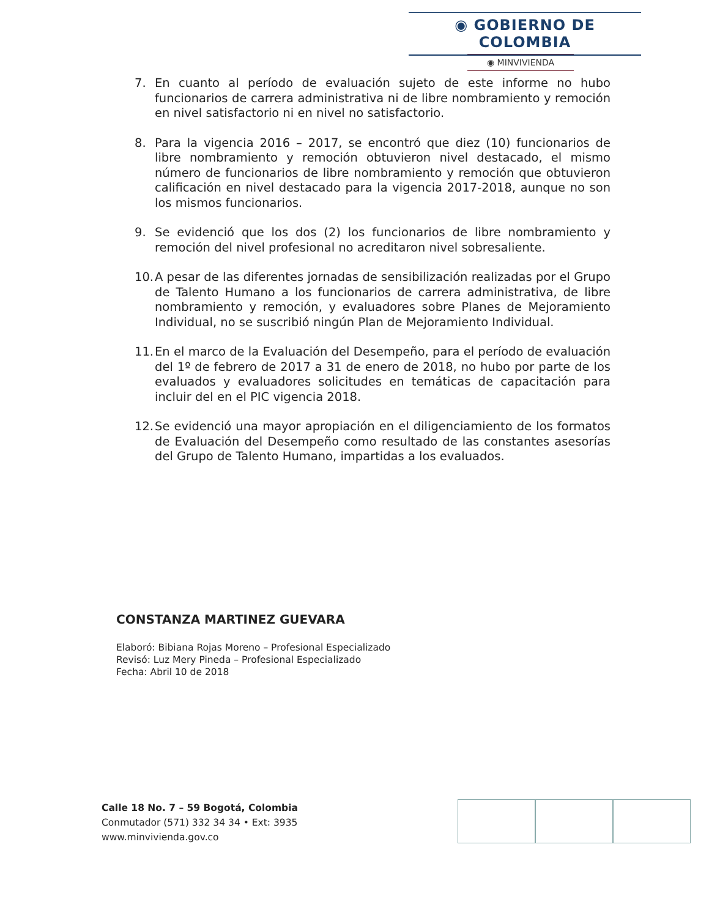◉ GOBIERNO DE COLOMBIA
◉ MINVIVIENDA
7. En cuanto al período de evaluación sujeto de este informe no hubo funcionarios de carrera administrativa ni de libre nombramiento y remoción en nivel satisfactorio ni en nivel no satisfactorio.
8. Para la vigencia 2016 – 2017, se encontró que diez (10) funcionarios de libre nombramiento y remoción obtuvieron nivel destacado, el mismo número de funcionarios de libre nombramiento y remoción que obtuvieron calificación en nivel destacado para la vigencia 2017-2018, aunque no son los mismos funcionarios.
9. Se evidenció que los dos (2) los funcionarios de libre nombramiento y remoción del nivel profesional no acreditaron nivel sobresaliente.
10. A pesar de las diferentes jornadas de sensibilización realizadas por el Grupo de Talento Humano a los funcionarios de carrera administrativa, de libre nombramiento y remoción, y evaluadores sobre Planes de Mejoramiento Individual, no se suscribió ningún Plan de Mejoramiento Individual.
11. En el marco de la Evaluación del Desempeño, para el período de evaluación del 1º de febrero de 2017 a 31 de enero de 2018, no hubo por parte de los evaluados y evaluadores solicitudes en temáticas de capacitación para incluir del en el PIC vigencia 2018.
12. Se evidenció una mayor apropiación en el diligenciamiento de los formatos de Evaluación del Desempeño como resultado de las constantes asesorías del Grupo de Talento Humano, impartidas a los evaluados.
CONSTANZA MARTINEZ GUEVARA
Elaboró: Bibiana Rojas Moreno – Profesional Especializado
Revisó: Luz Mery Pineda – Profesional Especializado
Fecha: Abril 10 de 2018
Calle 18 No. 7 – 59 Bogotá, Colombia
Conmutador (571) 332 34 34 • Ext: 3935
www.minvivienda.gov.co